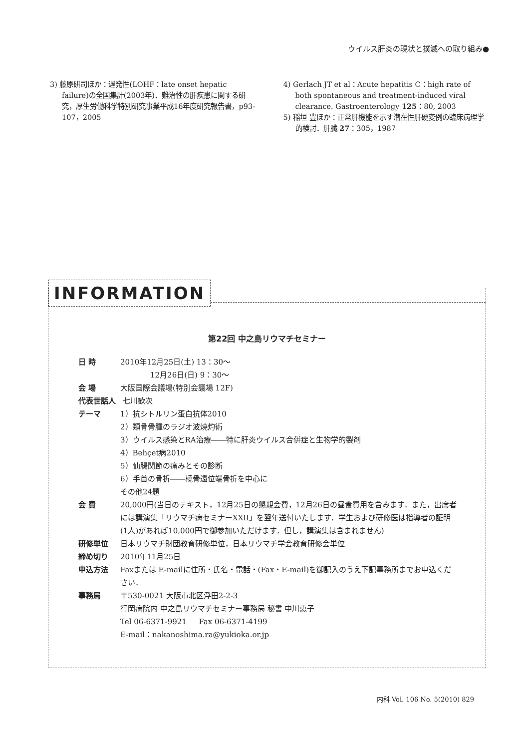ウイルス肝炎の現状と撲滅への取り組み●
3) 藤原研司ほか：遅発性(LOHF：late onset hepatic failure)の全国集計(2003年)．難治性の肝疾患に関する研究，厚生労働科学特別研究事業平成16年度研究報告書，p93-107，2005
4) Gerlach JT et al：Acute hepatitis C：high rate of both spontaneous and treatment-induced viral clearance. Gastroenterology 125：80, 2003
5) 稲垣 豊ほか：正常肝機能を示す潜在性肝硬変例の臨床病理学的検討．肝臓 27：305，1987
INFORMATION
第22回 中之島リウマチセミナー
日 時 2010年12月25日(土) 13：30～
    12月26日(日) 9：30～
会 場 大阪国際会議場(特別会議場 12F)
代表世話人 七川歓次
テーマ 1）抗シトルリン蛋白抗体2010
2）類骨骨腫のラジオ波焼灼術
3）ウイルス感染とRA治療――特に肝炎ウイルス合併症と生物学的製剤
4）Behçet病2010
5）仙腸関節の痛みとその診断
6）手首の骨折――橈骨遠位端骨折を中心に
その他24題
会 費 20,000円(当日のテキスト，12月25日の懇親会費，12月26日の昼食費用を含みます．また，出席者には講演集「リウマチ病セミナーXXII」を翌年送付いたします．学生および研修医は指導者の証明(1人)があれば10,000円で御参加いただけます．但し，講演集は含まれません)
研修単位 日本リウマチ財団教育研修単位，日本リウマチ学会教育研修会単位
締め切り 2010年11月25日
申込方法 Faxまたは E-mailに住所・氏名・電話・(Fax・E-mail)を御記入のうえ下記事務所までお申込ください．
事務局 〒530-0021 大阪市北区浮田2-2-3
行岡病院内 中之島リウマチセミナー事務局 秘書 中川恵子
Tel 06-6371-9921   Fax 06-6371-4199
E-mail：nakanoshima.ra@yukioka.or.jp
内科 Vol. 106 No. 5(2010) 829